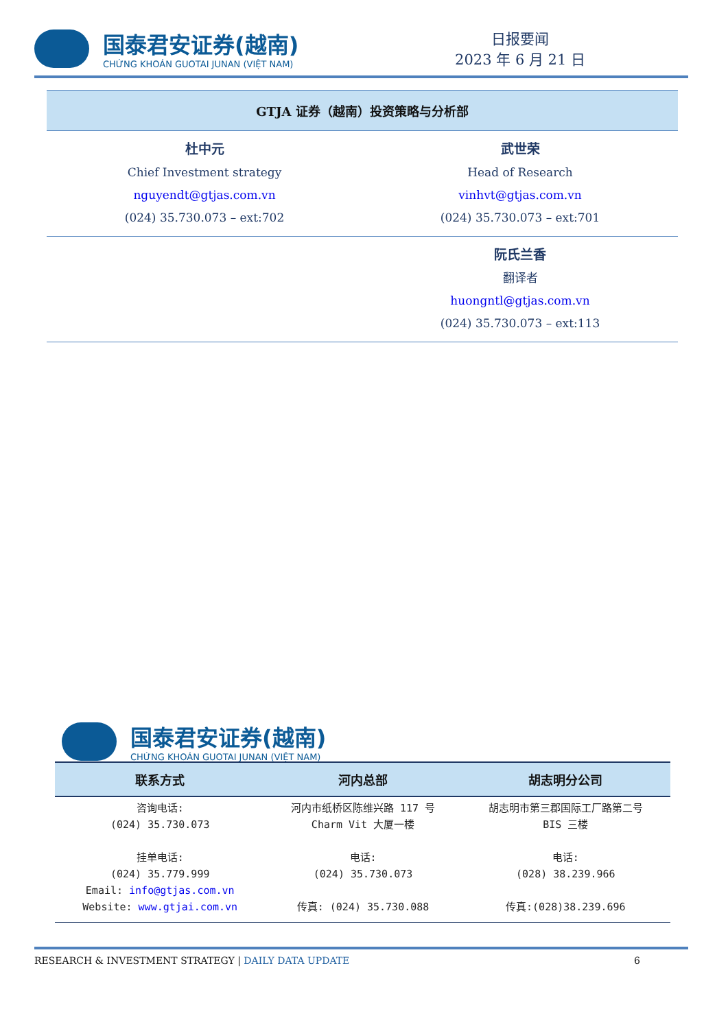国泰君安证券(越南)
CHỨNG KHOÁN GUOTAI JUNAN (VIỆT NAM)
日报要闻
2023 年 6 月 21 日
| GTJA 证券（越南）投资策略与分析部 | |
| --- | --- |
| 杜中元 Chief Investment strategy nguyendt@gtjas.com.vn (024) 35.730.073 – ext:702 | 武世荣 Head of Research vinhvt@gtjas.com.vn (024) 35.730.073 – ext:701 |
| | 阮氏兰香 翻译者 huongntl@gtjas.com.vn (024) 35.730.073 – ext:113 |
国泰君安证券(越南)
CHỨNG KHOÁN GUOTAI JUNAN (VIỆT NAM)
| 联系方式 | 河内总部 | 胡志明分公司 |
| --- | --- | --- |
| 咨询电话: (024) 35.730.073 挂单电话: (024) 35.779.999 Email: info@gtjas.com.vn Website: www.gtjai.com.vn | 河内市纸桥区陈维兴路 117 号 Charm Vit 大厦一楼 电话: (024) 35.730.073 传真: (024) 35.730.088 | 胡志明市第三郡国际工厂路第二号 BIS 三楼 电话: (028) 38.239.966 传真:(028)38.239.696 |
RESEARCH & INVESTMENT STRATEGY | DAILY DATA UPDATE 6